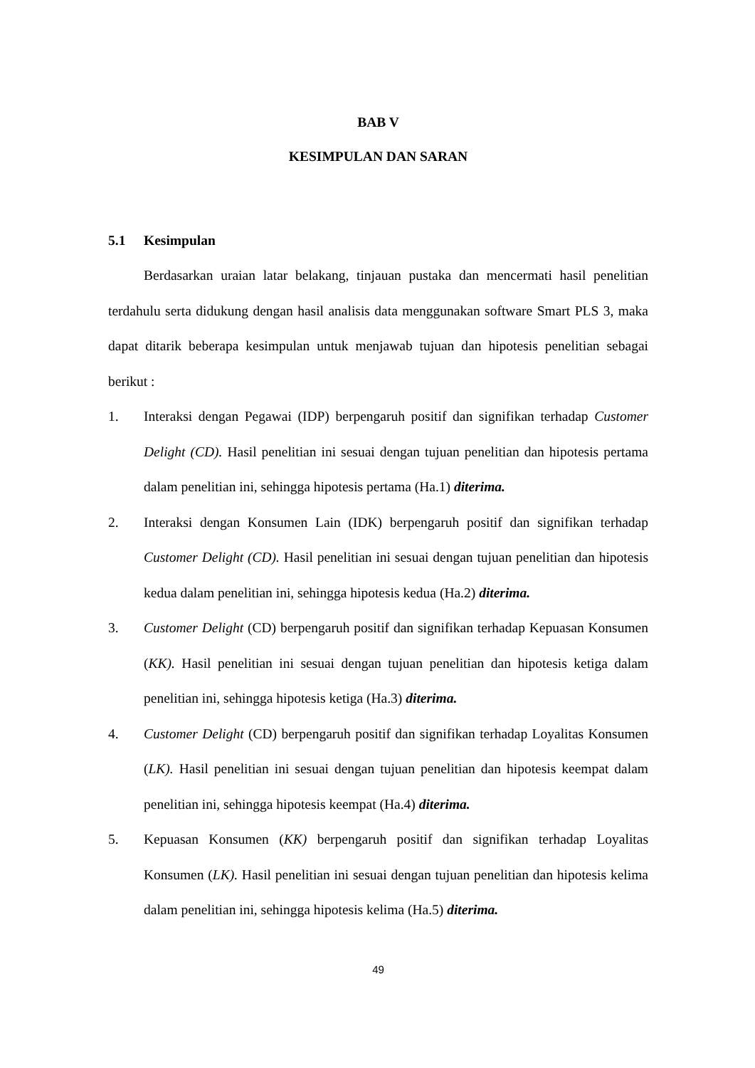BAB V
KESIMPULAN DAN SARAN
5.1 Kesimpulan
Berdasarkan uraian latar belakang, tinjauan pustaka dan mencermati hasil penelitian terdahulu serta didukung dengan hasil analisis data menggunakan software Smart PLS 3, maka dapat ditarik beberapa kesimpulan untuk menjawab tujuan dan hipotesis penelitian sebagai berikut :
1. Interaksi dengan Pegawai (IDP) berpengaruh positif dan signifikan terhadap Customer Delight (CD). Hasil penelitian ini sesuai dengan tujuan penelitian dan hipotesis pertama dalam penelitian ini, sehingga hipotesis pertama (Ha.1) diterima.
2. Interaksi dengan Konsumen Lain (IDK) berpengaruh positif dan signifikan terhadap Customer Delight (CD). Hasil penelitian ini sesuai dengan tujuan penelitian dan hipotesis kedua dalam penelitian ini, sehingga hipotesis kedua (Ha.2) diterima.
3. Customer Delight (CD) berpengaruh positif dan signifikan terhadap Kepuasan Konsumen (KK). Hasil penelitian ini sesuai dengan tujuan penelitian dan hipotesis ketiga dalam penelitian ini, sehingga hipotesis ketiga (Ha.3) diterima.
4. Customer Delight (CD) berpengaruh positif dan signifikan terhadap Loyalitas Konsumen (LK). Hasil penelitian ini sesuai dengan tujuan penelitian dan hipotesis keempat dalam penelitian ini, sehingga hipotesis keempat (Ha.4) diterima.
5. Kepuasan Konsumen (KK) berpengaruh positif dan signifikan terhadap Loyalitas Konsumen (LK). Hasil penelitian ini sesuai dengan tujuan penelitian dan hipotesis kelima dalam penelitian ini, sehingga hipotesis kelima (Ha.5) diterima.
49